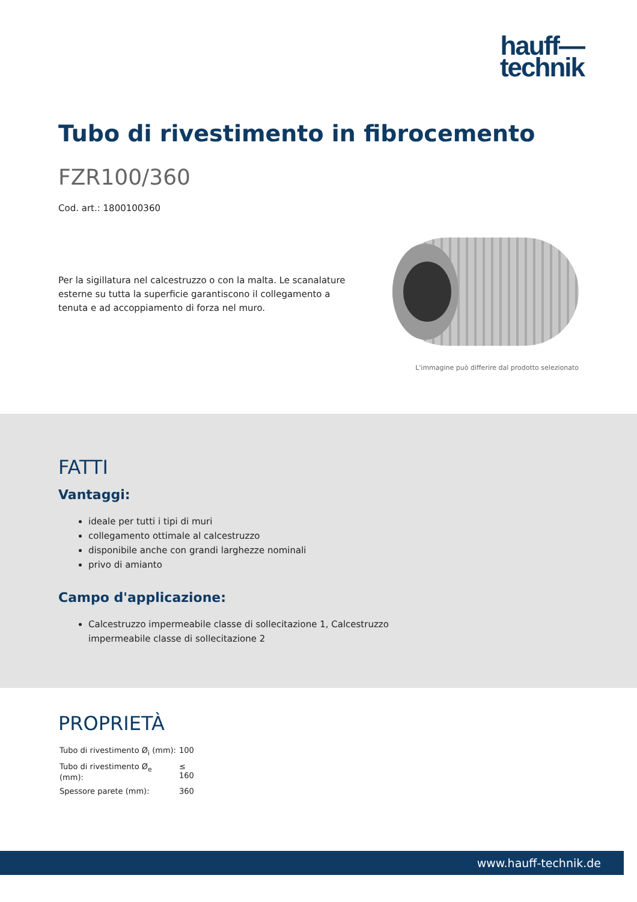hauff—
technik
Tubo di rivestimento in fibrocemento
FZR100/360
Cod. art.: 1800100360
Per la sigillatura nel calcestruzzo o con la malta. Le scanalature esterne su tutta la superficie garantiscono il collegamento a tenuta e ad accoppiamento di forza nel muro.
L'immagine può differire dal prodotto selezionato
FATTI
Vantaggi:
ideale per tutti i tipi di muri
collegamento ottimale al calcestruzzo
disponibile anche con grandi larghezze nominali
privo di amianto
Campo d'applicazione:
Calcestruzzo impermeabile classe di sollecitazione 1, Calcestruzzo impermeabile classe di sollecitazione 2
PROPRIETÀ
| Tubo di rivestimento Ø<sub>i</sub> (mm): | 100 |
| Tubo di rivestimento Ø<sub>e</sub> (mm): | ≤ 160 |
| Spessore parete (mm): | 360 |
www.hauff-technik.de